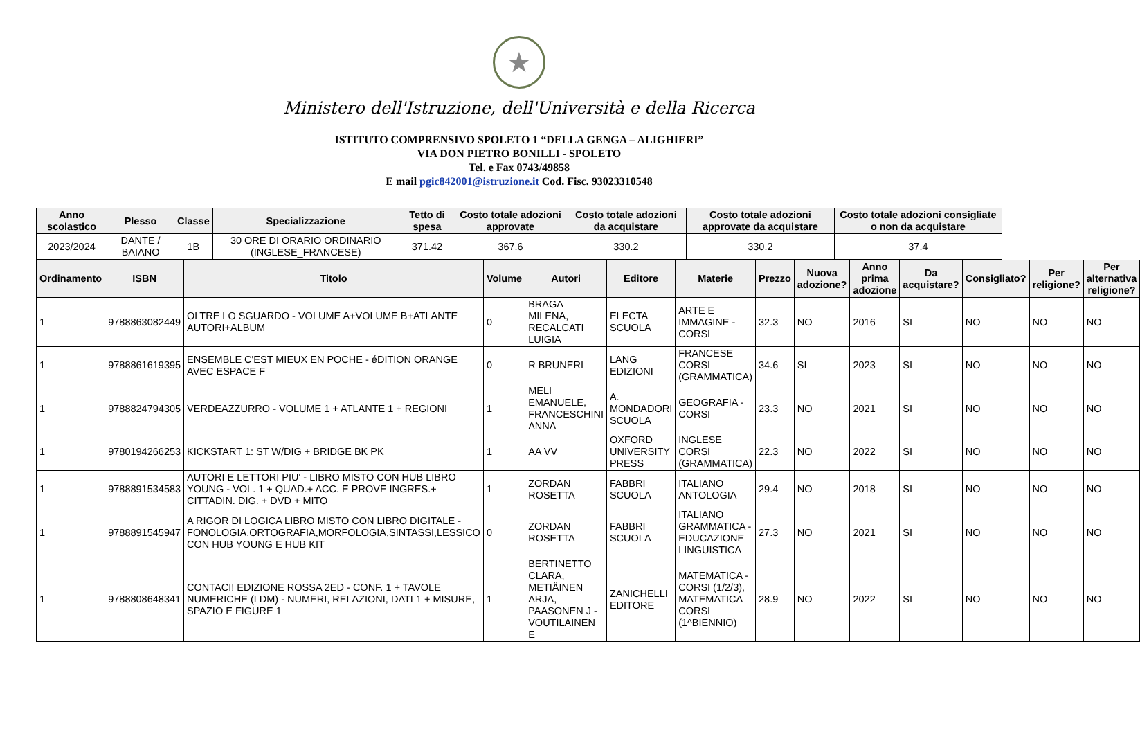★
Ministero dell'Istruzione, dell'Università e della Ricerca
ISTITUTO COMPRENSIVO SPOLETO 1 “DELLA GENGA – ALIGHIERI”
VIA DON PIETRO BONILLI - SPOLETO
Tel. e Fax 0743/49858
E mail pgic842001@istruzione.it Cod. Fisc. 93023310548
| Anno scolastico | Plesso | Classe | Specializzazione | Tetto di spesa | Costo totale adozioni approvate | Costo totale adozioni da acquistare | Costo totale adozioni approvate da acquistare | Costo totale adozioni consigliate o non da acquistare |
| --- | --- | --- | --- | --- | --- | --- | --- | --- |
| 2023/2024 | DANTE / BAIANO | 1B | 30 ORE DI ORARIO ORDINARIO (INGLESE_FRANCESE) | 371.42 | 367.6 | 330.2 | 330.2 | 37.4 |
| Ordinamento | ISBN | Titolo | Volume | Autori | Editore | Materie | Prezzo | Nuova adozione? | Anno prima adozione | Da acquistare? | Consigliato? | Per religione? | Per alternativa religione? |
| --- | --- | --- | --- | --- | --- | --- | --- | --- | --- | --- | --- | --- | --- |
| 1 | 9788863082449 | OLTRE LO SGUARDO - VOLUME A+VOLUME B+ATLANTE AUTORI+ALBUM | 0 | BRAGA MILENA, RECALCATI LUIGIA | ELECTA SCUOLA | ARTE E IMMAGINE - CORSI | 32.3 | NO | 2016 | SI | NO | NO | NO |
| 1 | 9788861619395 | ENSEMBLE C'EST MIEUX EN POCHE - éDITION ORANGE AVEC ESPACE F | 0 | R BRUNERI | LANG EDIZIONI | FRANCESE CORSI (GRAMMATICA) | 34.6 | SI | 2023 | SI | NO | NO | NO |
| 1 | 9788824794305 | VERDEAZZURRO - VOLUME 1 + ATLANTE 1 + REGIONI | 1 | MELI EMANUELE, FRANCESCHINI ANNA | A. MONDADORI SCUOLA | GEOGRAFIA - CORSI | 23.3 | NO | 2021 | SI | NO | NO | NO |
| 1 | 9780194266253 | KICKSTART 1: ST W/DIG + BRIDGE BK PK | 1 | AA VV | OXFORD UNIVERSITY PRESS | INGLESE CORSI (GRAMMATICA) | 22.3 | NO | 2022 | SI | NO | NO | NO |
| 1 | 9788891534583 | AUTORI E LETTORI PIU' - LIBRO MISTO CON HUB LIBRO YOUNG - VOL. 1 + QUAD.+ ACC. E PROVE INGRES.+ CITTADIN. DIG. + DVD + MITO | 1 | ZORDAN ROSETTA | FABBRI SCUOLA | ITALIANO ANTOLOGIA | 29.4 | NO | 2018 | SI | NO | NO | NO |
| 1 | 9788891545947 | A RIGOR DI LOGICA LIBRO MISTO CON LIBRO DIGITALE - FONOLOGIA,ORTOGRAFIA,MORFOLOGIA,SINTASSI,LESSICO CON HUB YOUNG E HUB KIT | 0 | ZORDAN ROSETTA | FABBRI SCUOLA | ITALIANO GRAMMATICA - EDUCAZIONE LINGUISTICA | 27.3 | NO | 2021 | SI | NO | NO | NO |
| 1 | 9788808648341 | CONTACI! EDIZIONE ROSSA 2ED - CONF. 1 + TAVOLE NUMERICHE (LDM) - NUMERI, RELAZIONI, DATI 1 + MISURE, SPAZIO E FIGURE 1 | 1 | BERTINETTO CLARA, METIÄINEN ARJA, PAASONEN J - VOUTILAINEN E | ZANICHELLI EDITORE | MATEMATICA - CORSI (1/2/3), MATEMATICA CORSI (1^BIENNIO) | 28.9 | NO | 2022 | SI | NO | NO | NO |